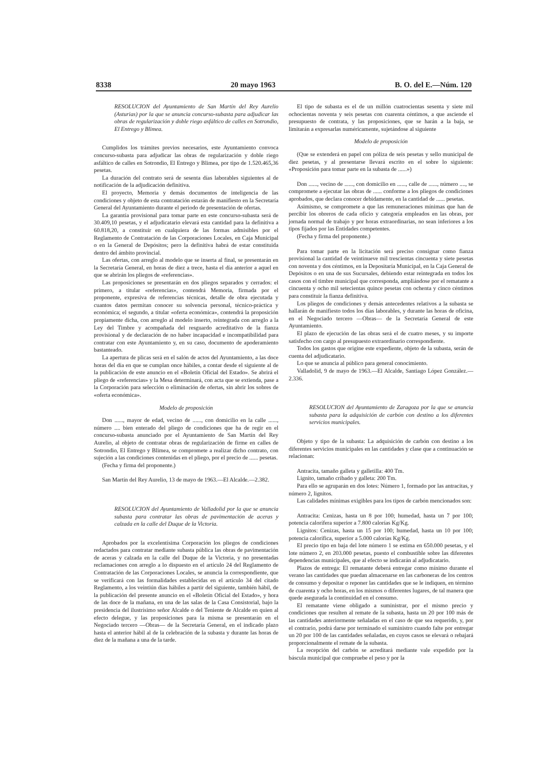8338 20 mayo 1963 B. O. del E.—Núm. 120
RESOLUCION del Ayuntamiento de San Martín del Rey Aurelio (Asturias) por la que se anuncia concurso-subasta para adjudicar las obras de regularización y doble riego asfáltico de calles en Sotrondio, El Entrego y Blimea.
Cumplidos los trámites previos necesarios, este Ayuntamiento convoca concurso-subasta para adjudicar las obras de regularización y doble riego asfáltico de calles en Sotrondio, El Entrego y Blimea, por tipo de 1.520.465,36 pesetas.
La duración del contrato será de sesenta días laborables siguientes al de notificación de la adjudicación definitiva.
El proyecto, Memoria y demás documentos de inteligencia de las condiciones y objeto de esta contratación estarán de manifiesto en la Secretaría General del Ayuntamiento durante el periodo de presentación de ofertas.
La garantía provisional para tomar parte en este concurso-subasta será de 30.409,10 pesetas, y el adjudicatario elevará esta cantidad para la definitiva a 60.818,20, a constituir en cualquiera de las formas admisibles por el Reglamento de Contratación de las Corporaciones Locales, en Caja Municipal o en la General de Depósitos; pero la definitiva habrá de estar constituida dentro del ámbito provincial.
Las ofertas, con arreglo al modelo que se inserta al final, se presentarán en la Secretaría General, en horas de diez a trece, hasta el día anterior a aquel en que se abrirán los pliegos de «referencias».
Las proposiciones se presentarán en dos pliegos separados y cerrados: el primero, a titular «referencias», contendrá Memoria, firmada por el proponente, expresiva de referencias técnicas, detalle de obra ejecutada y cuantos datos permitan conocer su solvencia personal, técnico-práctica y económica; el segundo, a titular «oferta económica», contendrá la proposición propiamente dicha, con arreglo al modelo inserto, reintegrada con arreglo a la Ley del Timbre y acompañada del resguardo acreditativo de la fianza provisional y de declaración de no haber incapacidad e incompatibilidad para contratar con este Ayuntamiento y, en su caso, documento de apoderamiento bastanteado.
La apertura de plicas será en el salón de actos del Ayuntamiento, a las doce horas del día en que se cumplan once hábiles, a contar desde el siguiente al de la publicación de este anuncio en el «Boletín Oficial del Estado». Se abrirá el pliego de «referencias» y la Mesa determinará, con acta que se extienda, pase a la Corporación para selección o eliminación de ofertas, sin abrir los sobres de «oferta económica».
Modelo de proposición
Don ......, mayor de edad, vecino de ......, con domicilio en la calle ......, número .... bien enterado del pliego de condiciones que ha de regir en el concurso-subasta anunciado por el Ayuntamiento de San Martín del Rey Aurelio, al objeto de contratar obras de regularización de firme en calles de Sotrondio, El Entrego y Blimea, se compromete a realizar dicho contrato, con sujeción a las condiciones contenidas en el pliego, por el precio de ...... pesetas.
(Fecha y firma del proponente.)
San Martín del Rey Aurelio, 13 de mayo de 1963.—El Alcalde.—2.382.
RESOLUCION del Ayuntamiento de Valladolid por la que se anuncia subasta para contratar las obras de pavimentación de aceras y calzada en la calle del Duque de la Victoria.
Aprobados por la excelentísima Corporación los pliegos de condiciones redactados para contratar mediante subasta pública las obras de pavimentación de aceras y calzada en la calle del Duque de la Victoria, y no presentadas reclamaciones con arreglo a lo dispuesto en el artículo 24 del Reglamento de Contratación de las Corporaciones Locales, se anuncia la correspondiente, que se verificará con las formalidades establecidas en el artículo 34 del citado Reglamento, a los veintiún días hábiles a partir del siguiente, también hábil, de la publicación del presente anuncio en el «Boletín Oficial del Estado», y hora de las doce de la mañana, en una de las salas de la Casa Consistorial, bajo la presidencia del ilustrísimo señor Alcalde o del Teniente de Alcalde en quien al efecto delegue, y las proposiciones para la misma se presentarán en el Negociado tercero —Obras— de la Secretaría General, en el indicado plazo hasta el anterior hábil al de la celebración de la subasta y durante las horas de diez de la mañana a una de la tarde.
El tipo de subasta es el de un millón cuatrocientas sesenta y siete mil ochocientas noventa y seis pesetas con cuarenta céntimos, a que asciende el presupuesto de contrata, y las proposiciones, que se harán a la baja, se limitarán a expresarlas numéricamente, sujetándose al siguiente
Modelo de proposición
(Que se extenderá en papel con póliza de seis pesetas y sello municipal de diez pesetas, y al presentarse llevará escrito en el sobre lo siguiente: «Proposición para tomar parte en la subasta de ......»)
Don ......, vecino de ......, con domicilio en ......, calle de ......, número ...., se compromete a ejecutar las obras de ...... conforme a los pliegos de condiciones aprobados, que declara conocer debidamente, en la cantidad de ...... pesetas.
Asimismo, se compromete a que las remuneraciones mínimas que han de percibir los obreros de cada oficio y categoría empleados en las obras, por jornada normal de trabajo y por horas extraordinarias, no sean inferiores a los tipos fijados por las Entidades competentes.
(Fecha y firma del proponente.)
Para tomar parte en la licitación será preciso consignar como fianza provisional la cantidad de veintinueve mil trescientas cincuenta y siete pesetas con noventa y dos céntimos, en la Depositaría Municipal, en la Caja General de Depósitos o en una de sus Sucursales, debiendo estar reintegrada en todos los casos con el timbre municipal que corresponda, ampliándose por el rematante a cincuenta y ocho mil setecientas quince pesetas con ochenta y cinco céntimos para constituir la fianza definitiva.
Los pliegos de condiciones y demás antecedentes relativos a la subasta se hallarán de manifiesto todos los días laborables, y durante las horas de oficina, en el Negociado tercero —Obras— de la Secretaría General de este Ayuntamiento.
El plazo de ejecución de las obras será el de cuatro meses, y su importe satisfecho con cargo al presupuesto extraordinario correspondiente.
Todos los gastos que origine este expediente, objeto de la subasta, serán de cuenta del adjudicatario.
Lo que se anuncia al público para general conocimiento.
Valladolid, 9 de mayo de 1963.—El Alcalde, Santiago López González.—2.336.
RESOLUCION del Ayuntamiento de Zaragoza por la que se anuncia subasta para la adquisición de carbón con destino a los diferentes servicios municipales.
Objeto y tipo de la subasta: La adquisición de carbón con destino a los diferentes servicios municipales en las cantidades y clase que a continuación se relacionan:
Antracita, tamaño galleta y galletilla: 400 Tm.
Lignito, tamaño cribado y galleta: 200 Tm.
Para ello se agruparán en dos lotes: Número 1, formado por las antracitas, y número 2, lignitos.
Las calidades mínimas exigibles para los tipos de carbón mencionados son:
Antracita: Cenizas, hasta un 8 por 100; humedad, hasta un 7 por 100; potencia calorífera superior a 7.800 calorías Kg/Kg.
Lignitos: Cenizas, hasta un 15 por 100; humedad, hasta un 10 por 100; potencia calorífica, superior a 5.000 calorías Kg/Kg.
El precio tipo en baja del lote número 1 se estima en 650.000 pesetas, y el lote número 2, en 203.000 pesetas, puesto el combustible sobre las diferentes dependencias municipales, que al efecto se indicarán al adjudicatario.
Plazos de entrega: El rematante deberá entregar como mínimo durante el verano las cantidades que puedan almacenarse en las carboneras de los centros de consumo y depositar o reponer las cantidades que se le indiquen, en término de cuarenta y ocho horas, en los mismos o diferentes lugares, de tal manera que quede asegurada la continuidad en el consumo.
El rematante viene obligado a suministrar, por el mismo precio y condiciones que resulten al remate de la subasta, hasta un 20 por 100 más de las cantidades anteriormente señaladas en el caso de que sea requerido, y, por el contrario, podrá darse por terminado el suministro cuando falte por entregar un 20 por 100 de las cantidades señaladas, en cuyos casos se elevará o rebajará proporcionalmente el remate de la subasta.
La recepción del carbón se acreditará mediante vale expedido por la báscula municipal que compruebe el peso y por la